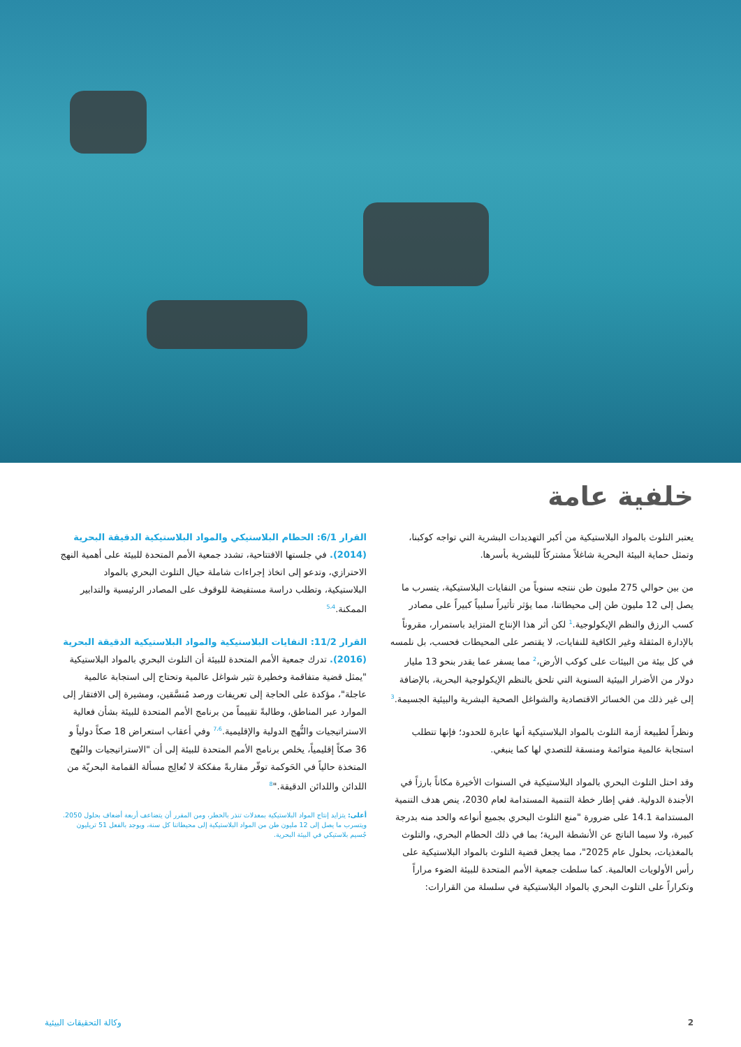خلفية عامة
يعتبر التلوث بالمواد البلاستيكية من أكبر التهديدات البشرية التي تواجه كوكبنا، وتمثل حماية البيئة البحرية شاغلاً مشتركاً للبشرية بأسرها.
من بين حوالي 275 مليون طن ننتجه سنوياً من النفايات البلاستيكية، يتسرب ما يصل إلى 12 مليون طن إلى محيطاتنا، مما يؤثر تأثيراً سلبياً كبيراً على مصادر كسب الرزق والنظم الإيكولوجية.<sup>1</sup> لكن أثر هذا الإنتاج المتزايد باستمرار، مقروناً بالإدارة المثقلة وغير الكافية للنفايات، لا يقتصر على المحيطات فحسب، بل نلمسه في كل بيئة من البيئات على كوكب الأرض،<sup>2</sup> مما يسفر عما يقدر بنحو 13 مليار دولار من الأضرار البيئية السنوية التي تلحق بالنظم الإيكولوجية البحرية، بالإضافة إلى غير ذلك من الخسائر الاقتصادية والشواغل الصحية البشرية والبيئية الجسيمة.<sup>3</sup>
ونظراً لطبيعة أزمة التلوث بالمواد البلاستيكية أنها عابرة للحدود؛ فإنها تتطلب استجابة عالمية متوائمة ومنسقة للتصدي لها كما ينبغي.
وقد احتل التلوث البحري بالمواد البلاستيكية في السنوات الأخيرة مكاناً بارزاً في الأجندة الدولية. ففي إطار خطة التنمية المستدامة لعام 2030، ينص هدف التنمية المستدامة 14.1 على ضرورة "منع التلوث البحري بجميع أنواعه والحد منه بدرجة كبيرة، ولا سيما الناتج عن الأنشطة البرية؛ بما في ذلك الحطام البحري، والتلوث بالمغذيات، بحلول عام 2025"، مما يجعل قضية التلوث بالمواد البلاستيكية على رأس الأولويات العالمية. كما سلطت جمعية الأمم المتحدة للبيئة الضوء مراراً وتكراراً على التلوث البحري بالمواد البلاستيكية في سلسلة من القرارات:
القرار 6/1: الحطام البلاستيكي والمواد البلاستيكية الدقيقة البحرية (2014). في جلستها الافتتاحية، تشدد جمعية الأمم المتحدة للبيئة على أهمية النهج الاحترازي، وتدعو إلى اتخاذ إجراءات شاملة حيال التلوث البحري بالمواد البلاستيكية، وتطلب دراسة مستفيضة للوقوف على المصادر الرئيسية والتدابير الممكنة.<sup>5،4</sup>
القرار 11/2: النفايات البلاستيكية والمواد البلاستيكية الدقيقة البحرية (2016). تدرك جمعية الأمم المتحدة للبيئة أن التلوث البحري بالمواد البلاستيكية "يمثل قضية متفاقمة وخطيرة تثير شواغل عالمية وتحتاج إلى استجابة عالمية عاجلة"، مؤكدة على الحاجة إلى تعريفات ورصد مُنسَّقين، ومشيرة إلى الافتقار إلى الموارد عبر المناطق، وطالبةً تقييماً من برنامج الأمم المتحدة للبيئة بشأن فعالية الاستراتيجيات والنُّهج الدولية والإقليمية.<sup>7،6</sup> وفي أعقاب استعراض 18 صكاً دولياً و 36 صكاً إقليمياً، يخلص برنامج الأمم المتحدة للبيئة إلى أن "الاستراتيجيات والنُهج المتخذة حالياً في الحَوكمة توفّر مقاربةً مفككة لا تُعالِج مسألة القمامة البحريّة من اللدائن واللدائن الدقيقة."<sup>8</sup>
أعلى: يتزايد إنتاج المواد البلاستيكية بمعدلات تنذر بالخطر، ومن المقرر أن يتضاعف أربعة أضعاف بحلول 2050. ويتسرب ما يصل إلى 12 مليون طن من المواد البلاستيكية إلى محيطاتنا كل سنة، ويوجد بالفعل 51 تريليون جُسيم بلاستيكي في البيئة البحرية.
2 وكالة التحقيقات البيئية